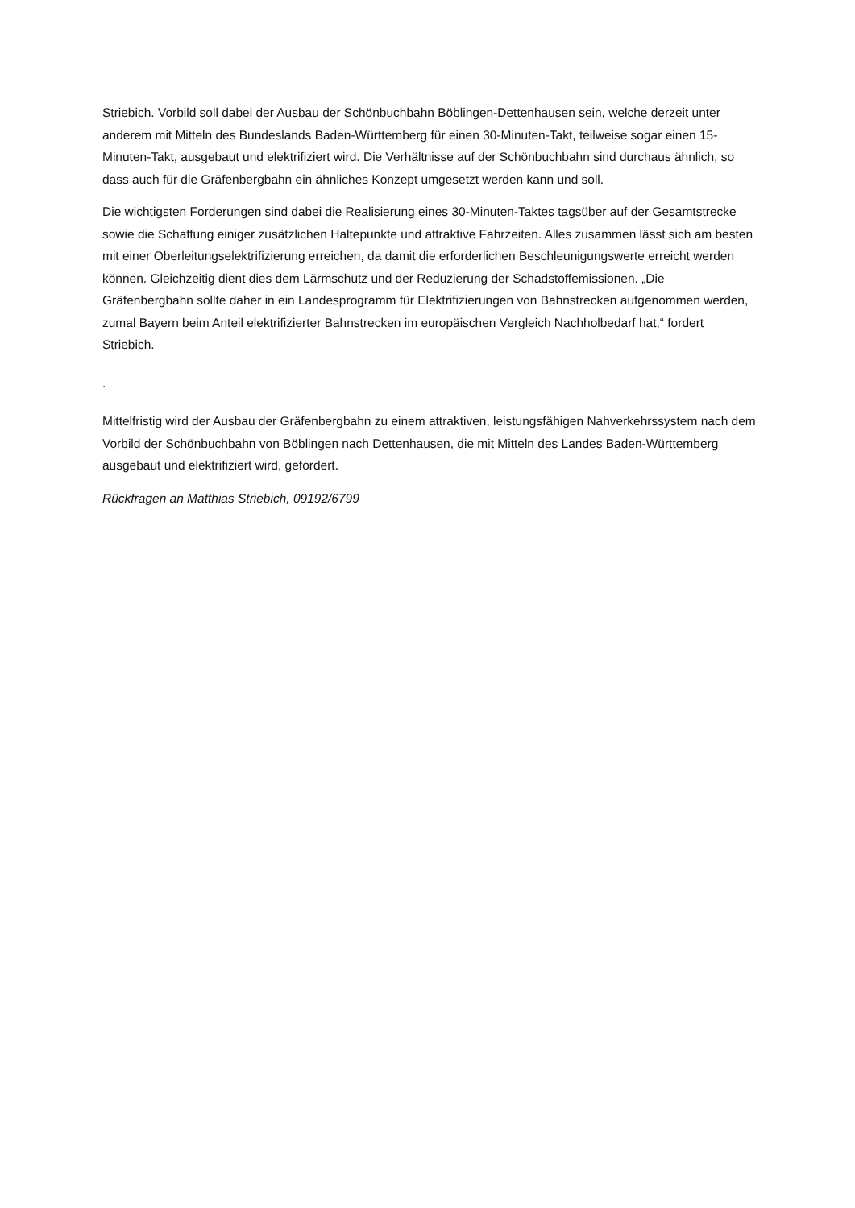Striebich. Vorbild soll dabei der Ausbau der Schönbuchbahn Böblingen-Dettenhausen sein, welche derzeit unter anderem mit Mitteln des Bundeslands Baden-Württemberg für einen 30-Minuten-Takt, teilweise sogar einen 15-Minuten-Takt, ausgebaut und elektrifiziert wird. Die Verhältnisse auf der Schönbuchbahn sind durchaus ähnlich, so dass auch für die Gräfenbergbahn ein ähnliches Konzept umgesetzt werden kann und soll.
Die wichtigsten Forderungen sind dabei die Realisierung eines 30-Minuten-Taktes tagsüber auf der Gesamtstrecke sowie die Schaffung einiger zusätzlichen Haltepunkte und attraktive Fahrzeiten. Alles zusammen lässt sich am besten mit einer Oberleitungselektrifizierung erreichen, da damit die erforderlichen Beschleunigungswerte erreicht werden können. Gleichzeitig dient dies dem Lärmschutz und der Reduzierung der Schadstoffemissionen. „Die Gräfenbergbahn sollte daher in ein Landesprogramm für Elektrifizierungen von Bahnstrecken aufgenommen werden, zumal Bayern beim Anteil elektrifizierter Bahnstrecken im europäischen Vergleich Nachholbedarf hat,“ fordert Striebich.
.
Mittelfristig wird der Ausbau der Gräfenbergbahn zu einem attraktiven, leistungsfähigen Nahverkehrssystem nach dem Vorbild der Schönbuchbahn von Böblingen nach Dettenhausen, die mit Mitteln des Landes Baden-Württemberg ausgebaut und elektrifiziert wird, gefordert.
Rückfragen an Matthias Striebich, 09192/6799